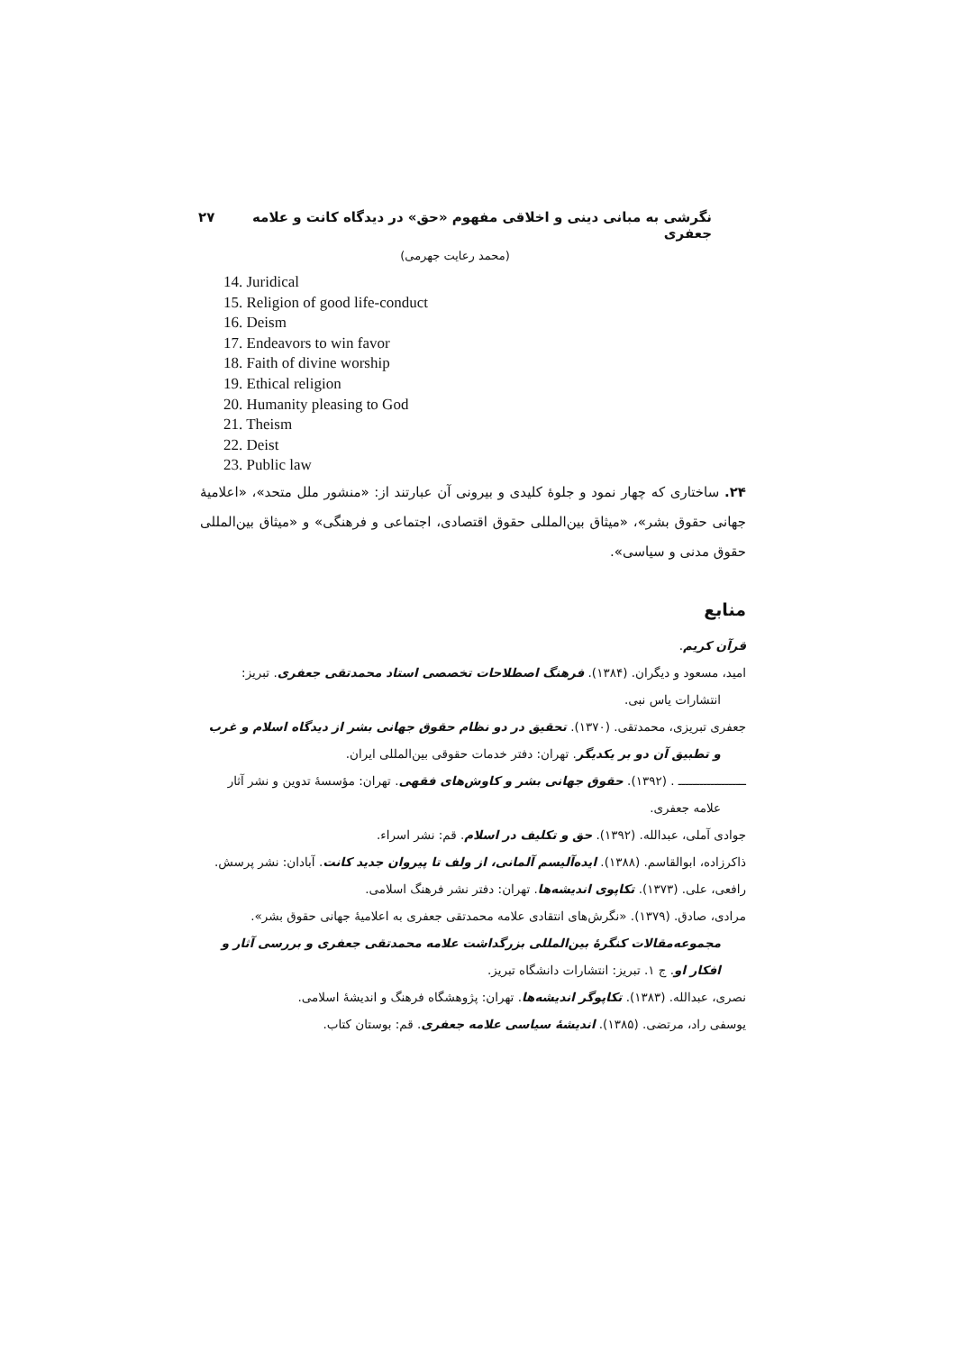نگرشی به مبانی دینی و اخلاقی مفهوم «حق» در دیدگاه کانت و علامه جعفری ۲۷
(محمد رعایت جهرمی)
14. Juridical
15. Religion of good life-conduct
16. Deism
17. Endeavors to win favor
18. Faith of divine worship
19. Ethical religion
20. Humanity pleasing to God
21. Theism
22. Deist
23. Public law
۲۴. ساختاری که چهار نمود و جلوهٔ کلیدی و بیرونی آن عبارتند از: «منشور ملل متحد»، «اعلامیهٔ جهانی حقوق بشر»، «میثاق بین‌المللی حقوق اقتصادی، اجتماعی و فرهنگی» و «میثاق بین‌المللی حقوق مدنی و سیاسی».
منابع
قرآن کریم.
امید، مسعود و دیگران. (۱۳۸۴). فرهنگ اصطلاحات تخصصی استاد محمدتقی جعفری. تبریز: انتشارات یاس نبی.
جعفری تبریزی، محمدتقی. (۱۳۷۰). تحقیق در دو نظام حقوق جهانی بشر از دیدگاه اسلام و غرب و تطبیق آن دو بر یکدیگر. تهران: دفتر خدمات حقوقی بین‌المللی ایران.
ـــــــــــــــــــ . (۱۳۹۲). حقوق جهانی بشر و کاوش‌های فقهی. تهران: مؤسسهٔ تدوین و نشر آثار علامه جعفری.
جوادی آملی، عبدالله. (۱۳۹۲). حق و تکلیف در اسلام. قم: نشر اسراء.
ذاکرزاده، ابوالقاسم. (۱۳۸۸). ایده‌آلیسم آلمانی، از ولف تا پیروان جدید کانت. آبادان: نشر پرسش.
رافعی، علی. (۱۳۷۳). تکاپوی اندیشه‌ها. تهران: دفتر نشر فرهنگ اسلامی.
مرادی، صادق. (۱۳۷۹). «نگرش‌های انتقادی علامه محمدتقی جعفری به اعلامیهٔ جهانی حقوق بشر». مجموعه‌مقالات کنگرهٔ بین‌المللی بزرگداشت علامه محمدتقی جعفری و بررسی آثار و افکار او. ج ۱. تبریز: انتشارات دانشگاه تبریز.
نصری، عبدالله. (۱۳۸۳). تکاپوگر اندیشه‌ها. تهران: پژوهشگاه فرهنگ و اندیشهٔ اسلامی.
یوسفی راد، مرتضی. (۱۳۸۵). اندیشهٔ سیاسی علامه جعفری. قم: بوستان کتاب.